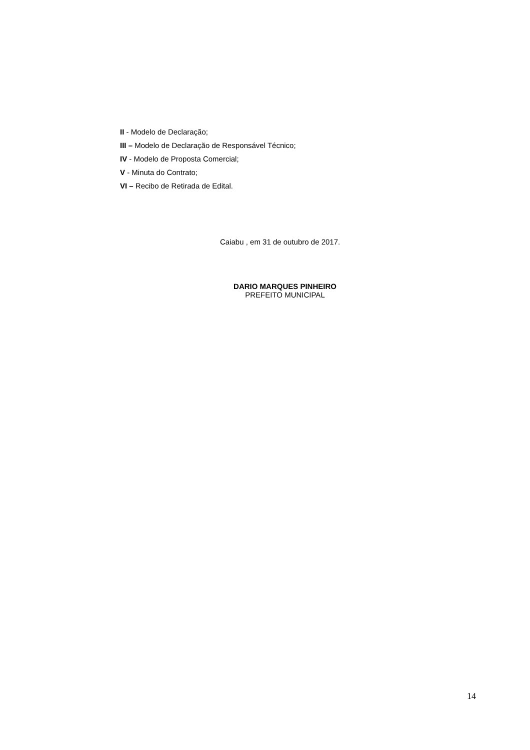II - Modelo de Declaração;
III – Modelo de Declaração de Responsável Técnico;
IV - Modelo de Proposta Comercial;
V - Minuta do Contrato;
VI – Recibo de Retirada de Edital.
Caiabu , em 31 de outubro de 2017.
DARIO MARQUES PINHEIRO
PREFEITO MUNICIPAL
14